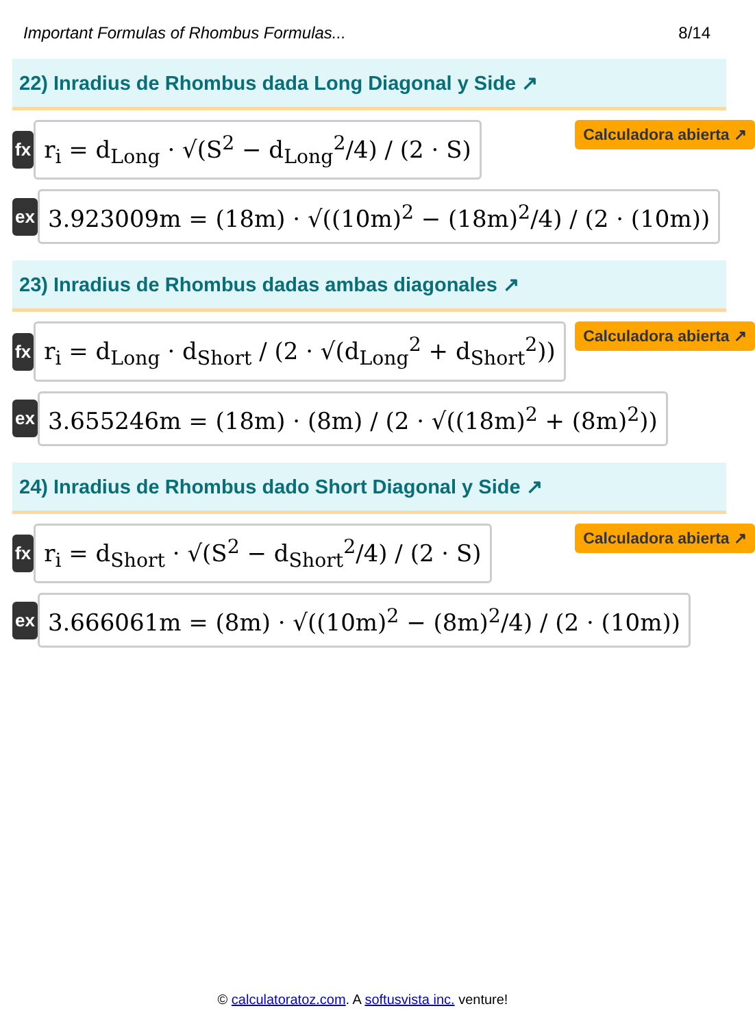Important Formulas of Rhombus Formulas... 8/14
22) Inradius de Rhombus dada Long Diagonal y Side ↗
fx
r<sub>i</sub> = d<sub>Long</sub> · √(S<sup>2</sup> − d<sub>Long</sub><sup>2</sup>/4) / (2 · S)
Calculadora abierta ↗
ex
3.923009m = (18m) · √((10m)<sup>2</sup> − (18m)<sup>2</sup>/4) / (2 · (10m))
23) Inradius de Rhombus dadas ambas diagonales ↗
fx
r<sub>i</sub> = d<sub>Long</sub> · d<sub>Short</sub> / (2 · √(d<sub>Long</sub><sup>2</sup> + d<sub>Short</sub><sup>2</sup>))
Calculadora abierta ↗
ex
3.655246m = (18m) · (8m) / (2 · √((18m)<sup>2</sup> + (8m)<sup>2</sup>))
24) Inradius de Rhombus dado Short Diagonal y Side ↗
fx
r<sub>i</sub> = d<sub>Short</sub> · √(S<sup>2</sup> − d<sub>Short</sub><sup>2</sup>/4) / (2 · S)
Calculadora abierta ↗
ex
3.666061m = (8m) · √((10m)<sup>2</sup> − (8m)<sup>2</sup>/4) / (2 · (10m))
© calculatoratoz.com. A softusvista inc. venture!